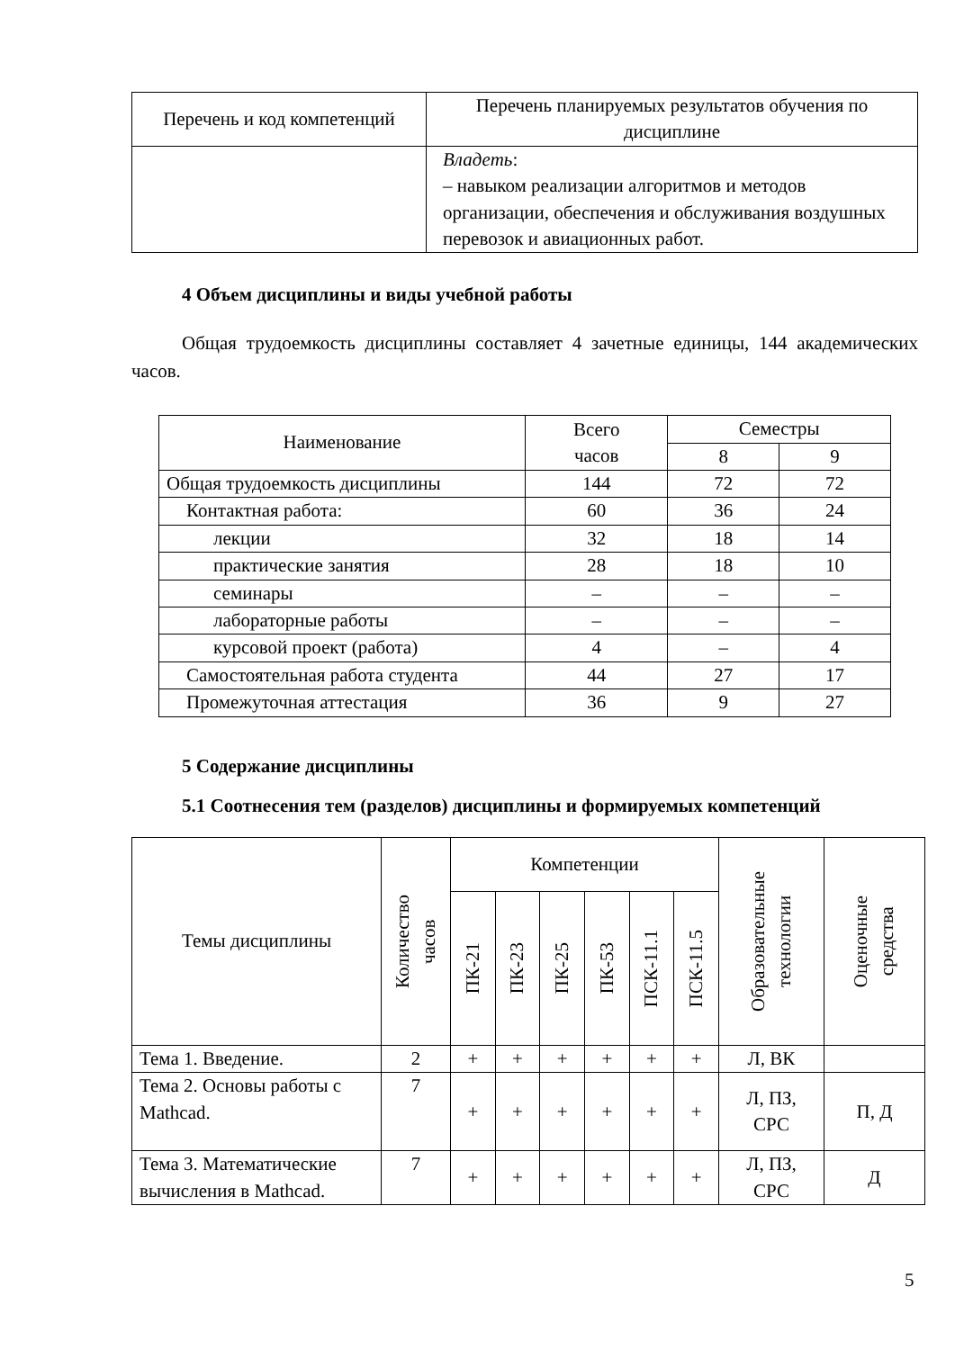| Перечень и код компетенций | Перечень планируемых результатов обучения по дисциплине |
| --- | --- |
| | Владеть : – навыком реализации алгоритмов и методов организации, обеспечения и обслуживания воздушных перевозок и авиационных работ. |
4 Объем дисциплины и виды учебной работы
Общая трудоемкость дисциплины составляет 4 зачетные единицы, 144 академических часов.
| Наименование | Всего часов | Семестры | |
| | | 8 | 9 |
| Общая трудоемкость дисциплины | 144 | 72 | 72 |
| Контактная работа: | 60 | 36 | 24 |
| лекции | 32 | 18 | 14 |
| практические занятия | 28 | 18 | 10 |
| семинары | – | – | – |
| лабораторные работы | – | – | – |
| курсовой проект (работа) | 4 | – | 4 |
| Самостоятельная работа студента | 44 | 27 | 17 |
| Промежуточная аттестация | 36 | 9 | 27 |
5 Содержание дисциплины
5.1 Соотнесения тем (разделов) дисциплины и формируемых компетенций
| Темы дисциплины | Количество часов | Компетенции | | | | | | Образовательные технологии | Оценочные средства |
| | | ПК-21 | ПК-23 | ПК-25 | ПК-53 | ПСК-11.1 | ПСК-11.5 | | |
| Тема 1. Введение. | 2 | + | + | + | + | + | + | Л, ВК | |
| Тема 2. Основы работы с Mathcad. | 7 | + | + | + | + | + | + | Л, ПЗ, СРС | П, Д |
| Тема 3. Математические вычисления в Mathcad. | 7 | + | + | + | + | + | + | Л, ПЗ, СРС | Д |
5